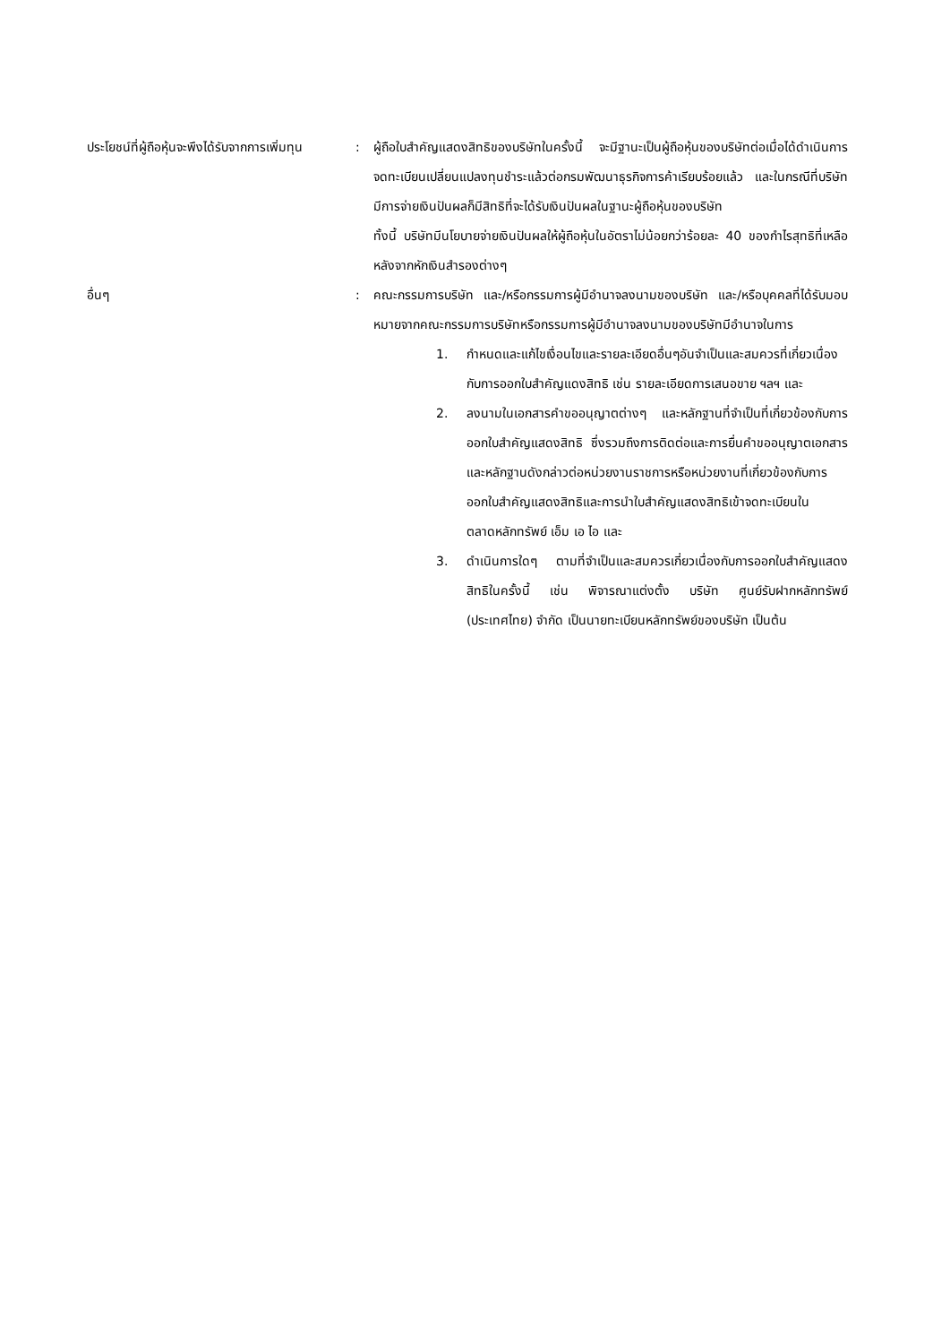ประโยชน์ที่ผู้ถือหุ้นจะพึงได้รับจากการเพิ่มทุน
: ผู้ถือใบสำคัญแสดงสิทธิของบริษัทในครั้งนี้ จะมีฐานะเป็นผู้ถือหุ้นของบริษัทต่อเมื่อได้ดำเนินการจดทะเบียนเปลี่ยนแปลงทุนชำระแล้วต่อกรมพัฒนาธุรกิจการค้าเรียบร้อยแล้ว และในกรณีที่บริษัทมีการจ่ายเงินปันผลก็มีสิทธิที่จะได้รับเงินปันผลในฐานะผู้ถือหุ้นของบริษัท
ทั้งนี้ บริษัทมีนโยบายจ่ายเงินปันผลให้ผู้ถือหุ้นในอัตราไม่น้อยกว่าร้อยละ 40 ของกำไรสุทธิที่เหลือหลังจากหักเงินสำรองต่างๆ
อื่นๆ : คณะกรรมการบริษัท และ/หรือกรรมการผู้มีอำนาจลงนามของบริษัท และ/หรือบุคคลที่ได้รับมอบหมายจากคณะกรรมการบริษัทหรือกรรมการผู้มีอำนาจลงนามของบริษัทมีอำนาจในการ
1. กำหนดและแก้ไขเงื่อนไขและรายละเอียดอื่นๆอันจำเป็นและสมควรที่เกี่ยวเนื่องกับการออกใบสำคัญแดงสิทธิ เช่น รายละเอียดการเสนอขาย ฯลฯ และ
2. ลงนามในเอกสารคำขออนุญาตต่างๆ และหลักฐานที่จำเป็นที่เกี่ยวข้องกับการออกใบสำคัญแสดงสิทธิ ซึ่งรวมถึงการติดต่อและการยื่นคำขออนุญาตเอกสารและหลักฐานดังกล่าวต่อหน่วยงานราชการหรือหน่วยงานที่เกี่ยวข้องกับการออกใบสำคัญแสดงสิทธิและการนำใบสำคัญแสดงสิทธิเข้าจดทะเบียนในตลาดหลักทรัพย์ เอ็ม เอ ไอ และ
3. ดำเนินการใดๆ ตามที่จำเป็นและสมควรเกี่ยวเนื่องกับการออกใบสำคัญแสดงสิทธิในครั้งนี้ เช่น พิจารณาแต่งตั้ง บริษัท ศูนย์รับฝากหลักทรัพย์ (ประเทศไทย) จำกัด เป็นนายทะเบียนหลักทรัพย์ของบริษัท เป็นต้น